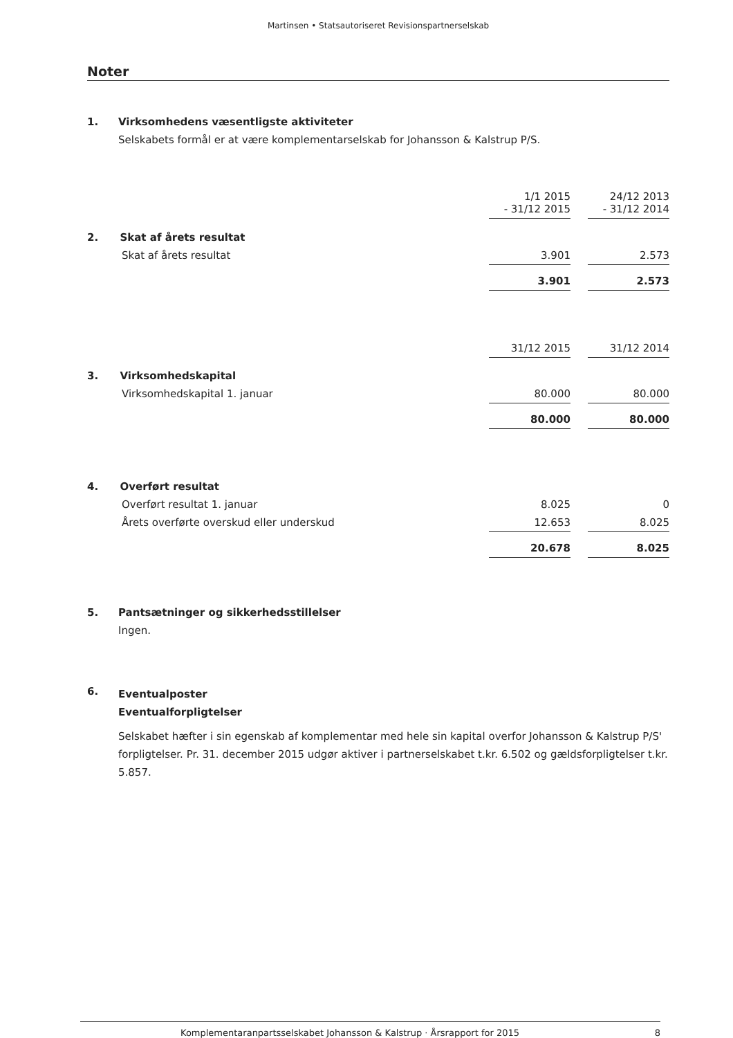Martinsen • Statsautoriseret Revisionspartnerselskab
Noter
1. Virksomhedens væsentligste aktiviteter
Selskabets formål er at være komplementarselskab for Johansson & Kalstrup P/S.
| | 1/1 2015 - 31/12 2015 | | 24/12 2013 - 31/12 2014 |
| --- | --- | --- | --- |
| 2. Skat af årets resultat | | | |
| Skat af årets resultat | 3.901 | | 2.573 |
| | 3.901 | | 2.573 |
| | 31/12 2015 | | 31/12 2014 |
| --- | --- | --- | --- |
| 3. Virksomhedskapital | | | |
| Virksomhedskapital 1. januar | 80.000 | | 80.000 |
| | 80.000 | | 80.000 |
| 4. Overført resultat | | | |
| Overført resultat 1. januar | 8.025 | | 0 |
| Årets overførte overskud eller underskud | 12.653 | | 8.025 |
| | 20.678 | | 8.025 |
5. Pantsætninger og sikkerhedsstillelser
Ingen.
6.
Eventualposter
Eventualforpligtelser
Selskabet hæfter i sin egenskab af komplementar med hele sin kapital overfor Johansson & Kalstrup P/S' forpligtelser. Pr. 31. december 2015 udgør aktiver i partnerselskabet t.kr. 6.502 og gældsforpligtelser t.kr. 5.857.
Komplementaranpartsselskabet Johansson & Kalstrup · Årsrapport for 2015 8